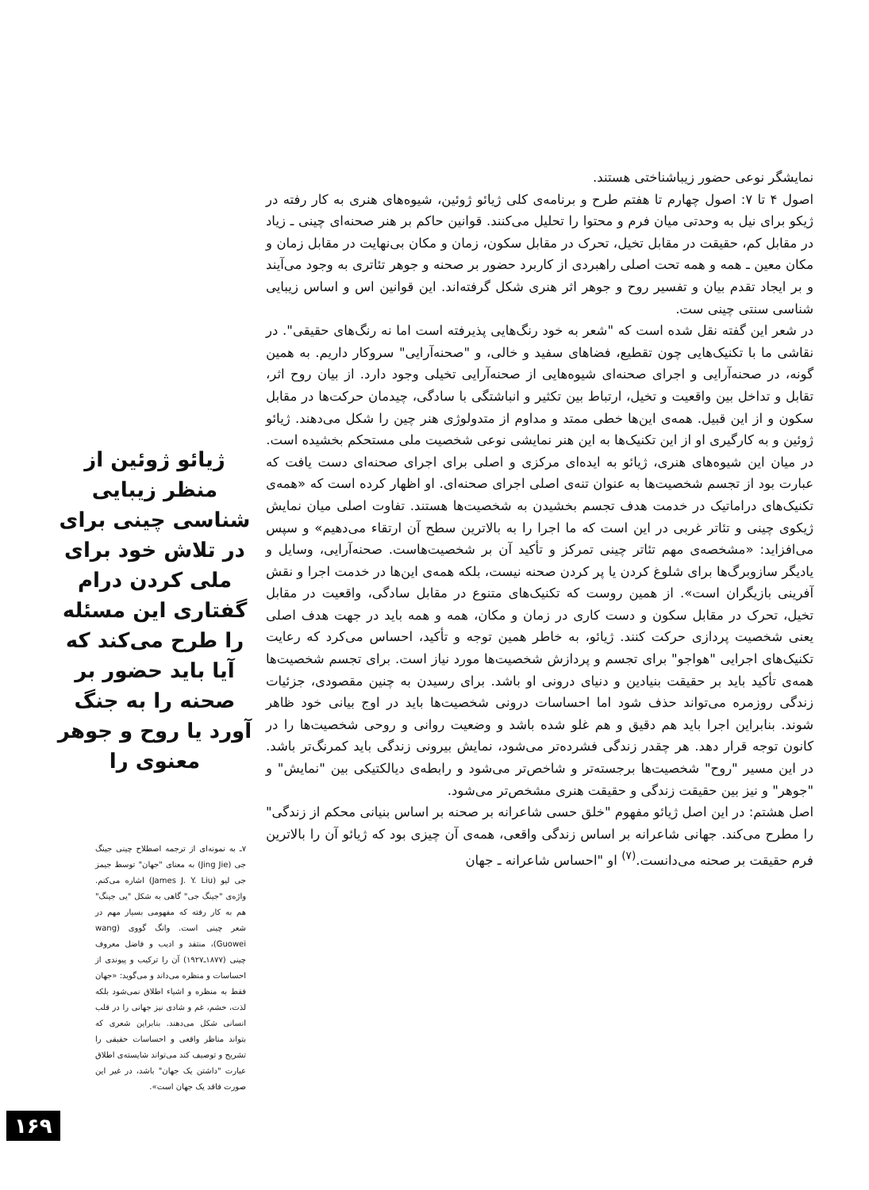نمایشگر نوعی حضور زیباشناختی هستند.
اصول ۴ تا ۷: اصول چهارم تا هفتم طرح و برنامه‌ی کلی ژیائو ژوئین، شیوه‌های هنری به کار رفته در ژیکو برای نیل به وحدتی میان فرم و محتوا را تحلیل می‌کنند. قوانین حاکم بر هنر صحنه‌ای چینی ـ زیاد در مقابل کم، حقیقت در مقابل تخیل، تحرک در مقابل سکون، زمان و مکان بی‌نهایت در مقابل زمان و مکان معین ـ همه و همه تحت اصلی راهبردی از کاربرد حضور بر صحنه و جوهر تئاتری به وجود می‌آیند و بر ایجاد تقدم بیان و تفسیر روح و جوهر اثر هنری شکل گرفته‌اند. این قوانین اس و اساس زیبایی شناسی سنتی چینی ست.
در شعر این گفته نقل شده است که "شعر به خود رنگ‌هایی پذیرفته است اما نه رنگ‌های حقیقی". در نقاشی ما با تکنیک‌هایی چون تقطیع، فضاهای سفید و خالی، و "صحنه‌آرایی" سروکار داریم. به همین گونه، در صحنه‌آرایی و اجرای صحنه‌ای شیوه‌هایی از صحنه‌آرایی تخیلی وجود دارد. از بیان روح اثر، تقابل و تداخل بین واقعیت و تخیل، ارتباط بین تکثیر و انباشتگی با سادگی، چیدمان حرکت‌ها در مقابل سکون و از این قبیل. همه‌ی این‌ها خطی ممتد و مداوم از متدولوژی هنر چین را شکل می‌دهند. ژیائو ژوئین و به کارگیری او از این تکنیک‌ها به این هنر نمایشی نوعی شخصیت ملی مستحکم بخشیده است.
در میان این شیوه‌های هنری، ژیائو به ایده‌ای مرکزی و اصلی برای اجرای صحنه‌ای دست یافت که عبارت بود از تجسم شخصیت‌ها به عنوان تنه‌ی اصلی اجرای صحنه‌ای. او اظهار کرده است که «همه‌ی تکنیک‌های دراماتیک در خدمت هدف تجسم بخشیدن به شخصیت‌ها هستند. تفاوت اصلی میان نمایش ژیکوی چینی و تئاتر غربی در این است که ما اجرا را به بالاترین سطح آن ارتقاء می‌دهیم» و سپس می‌افزاید: «مشخصه‌ی مهم تئاتر چینی تمرکز و تأکید آن بر شخصیت‌هاست. صحنه‌آرایی، وسایل و یادیگر سازوبرگ‌ها برای شلوغ کردن یا پر کردن صحنه نیست، بلکه همه‌ی این‌ها در خدمت اجرا و نقش آفرینی بازیگران است». از همین روست که تکنیک‌های متنوع در مقابل سادگی، واقعیت در مقابل تخیل، تحرک در مقابل سکون و دست کاری در زمان و مکان، همه و همه باید در جهت هدف اصلی یعنی شخصیت پردازی حرکت کنند. ژیائو، به خاطر همین توجه و تأکید، احساس می‌کرد که رعایت تکنیک‌های اجرایی "هواجو" برای تجسم و پردازش شخصیت‌ها مورد نیاز است. برای تجسم شخصیت‌ها همه‌ی تأکید باید بر حقیقت بنیادین و دنیای درونی او باشد. برای رسیدن به چنین مقصودی، جزئیات زندگی روزمره می‌تواند حذف شود اما احساسات درونی شخصیت‌ها باید در اوج بیانی خود ظاهر شوند. بنابراین اجرا باید هم دقیق و هم غلو شده باشد و وضعیت روانی و روحی شخصیت‌ها را در کانون توجه قرار دهد. هر چقدر زندگی فشرده‌تر می‌شود، نمایش بیرونی زندگی باید کمرنگ‌تر باشد. در این مسیر "روح" شخصیت‌ها برجسته‌تر و شاخص‌تر می‌شود و رابطه‌ی دیالکتیکی بین "نمایش" و "جوهر" و نیز بین حقیقت زندگی و حقیقت هنری مشخص‌تر می‌شود.
اصل هشتم: در این اصل ژیائو مفهوم "خلق حسی شاعرانه بر صحنه بر اساس بنیانی محکم از زندگی" را مطرح می‌کند. جهانی شاعرانه بر اساس زندگی واقعی، همه‌ی آن چیزی بود که ژیائو آن را بالاترین فرم حقیقت بر صحنه می‌دانست.<sup>(۷)</sup> او "احساس شاعرانه ـ جهان
ژیائو ژوئین از منظر زیبایی شناسی چینی برای در تلاش خود برای ملی کردن درام گفتاری این مسئله را طرح می‌کند که آیا باید حضور بر صحنه را به جنگ آورد یا روح و جوهر معنوی را
۷ـ به نمونه‌ای از ترجمه اصطلاح چینی جینگ جی (Jing Jie) به معنای "جهان" توسط جیمز جی لیو (James J. Y. Liu) اشاره می‌کنم. واژه‌ی "جینگ جی" گاهی به شکل "یی جینگ" هم به کار رفته که مفهومی بسیار مهم در شعر چینی است. وانگ گووی (wang Guowei)، منتقد و ادیب و فاضل معروف چینی (۱۸۷۷ـ۱۹۲۷) آن را ترکیب و پیوندی از احساسات و منظره می‌داند و می‌گوید: «جهان فقط به منظره و اشیاء اطلاق نمی‌شود بلکه لذت، خشم، غم و شادی نیز جهانی را در قلب انسانی شکل می‌دهند. بنابراین شعری که بتواند مناظر واقعی و احساسات حقیقی را تشریح و توصیف کند می‌تواند شایسته‌ی اطلاق عبارت "داشتن یک جهان" باشد، در غیر این صورت فاقد یک جهان است».
۱۶۹